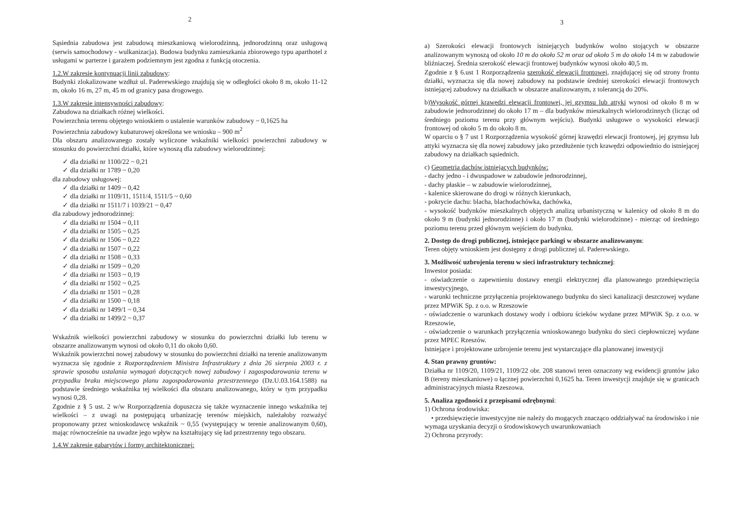2
Sąsiednia zabudowa jest zabudową mieszkaniową wielorodzinną, jednorodzinną oraz usługową (serwis samochodowy - wulkanizacja). Budowa budynku zamieszkania zbiorowego typu aparthotel z usługami w parterze i garażem podziemnym jest zgodna z funkcją otoczenia.
1.2.W zakresie kontynuacji linii zabudowy:
Budynki zlokalizowane wzdłuż ul. Paderewskiego znajdują się w odległości około 8 m, około 11-12 m, około 16 m, 27 m, 45 m od granicy pasa drogowego.
1.3.W zakresie intensywności zabudowy:
Zabudowa na działkach różnej wielkości.
Powierzchnia terenu objętego wnioskiem o ustalenie warunków zabudowy ~ 0,1625 ha
Powierzchnia zabudowy kubaturowej określona we wniosku – 900 m<sup>2</sup>
Dla obszaru analizowanego zostały wyliczone wskaźniki wielkości powierzchni zabudowy w stosunku do powierzchni działki, które wynoszą dla zabudowy wielorodzinnej:
✓ dla działki nr 1100/22 ~ 0,21
✓ dla działki nr 1789 ~ 0,20
dla zabudowy usługowej:
✓ dla działki nr 1409 ~ 0,42
✓ dla działki nr 1109/11, 1511/4, 1511/5 ~ 0,60
✓ dla działki nr 1511/7 i 1039/21 ~ 0,47
dla zabudowy jednorodzinnej:
✓ dla działki nr 1504 ~ 0,11
✓ dla działki nr 1505 ~ 0,25
✓ dla działki nr 1506 ~ 0,22
✓ dla działki nr 1507 ~ 0,22
✓ dla działki nr 1508 ~ 0,33
✓ dla działki nr 1509 ~ 0,20
✓ dla działki nr 1503 ~ 0,19
✓ dla działki nr 1502 ~ 0,25
✓ dla działki nr 1501 ~ 0,28
✓ dla działki nr 1500 ~ 0,18
✓ dla działki nr 1499/1 ~ 0,34
✓ dla działki nr 1499/2 ~ 0,37
Wskaźnik wielkości powierzchni zabudowy w stosunku do powierzchni działki lub terenu w obszarze analizowanym wynosi od około 0,11 do około 0,60.
Wskaźnik powierzchni nowej zabudowy w stosunku do powierzchni działki na terenie analizowanym wyznacza się zgodnie z Rozporządzeniem Ministra Infrastruktury z dnia 26 sierpnia 2003 r. z sprawie sposobu ustalania wymagań dotyczących nowej zabudowy i zagospodarowania terenu w przypadku braku miejscowego planu zagospodarowania przestrzennego (Dz.U.03.164.1588) na podstawie średniego wskaźnika tej wielkości dla obszaru analizowanego, który w tym przypadku wynosi 0,28.
Zgodnie z § 5 ust. 2 w/w Rozporządzenia dopuszcza się także wyznaczenie innego wskaźnika tej wielkości – z uwagi na postępującą urbanizację terenów miejskich, należałoby rozważyć proponowany przez wnioskodawcę wskaźnik ~ 0,55 (występujący w terenie analizowanym 0,60), mając równocześnie na uwadze jego wpływ na kształtujący się ład przestrzenny tego obszaru.
1.4.W zakresie gabarytów i formy architektonicznej:
3
a) Szerokości elewacji frontowych istniejących budynków wolno stojących w obszarze analizowanym wynoszą od około 10 m do około 52 m oraz od około 5 m do około 14 m w zabudowie bliźniaczej. Średnia szerokość elewacji frontowej budynków wynosi około 40,5 m.
Zgodnie z § 6.ust 1 Rozporządzenia szerokość elewacji frontowej, znajdującej się od strony frontu działki, wyznacza się dla nowej zabudowy na podstawie średniej szerokości elewacji frontowych istniejącej zabudowy na działkach w obszarze analizowanym, z tolerancją do 20%.
b)Wysokość górnej krawędzi elewacji frontowej, jej gzymsu lub attyki wynosi od około 8 m w zabudowie jednorodzinnej do około 17 m – dla budynków mieszkalnych wielorodzinnych (licząc od średniego poziomu terenu przy głównym wejściu). Budynki usługowe o wysokości elewacji frontowej od około 5 m do około 8 m.
W oparciu o § 7 ust 1 Rozporządzenia wysokość górnej krawędzi elewacji frontowej, jej gzymsu lub attyki wyznacza się dla nowej zabudowy jako przedłużenie tych krawędzi odpowiednio do istniejącej zabudowy na działkach sąsiednich.
c) Geometria dachów istniejących budynków:
- dachy jedno - i dwuspadowe w zabudowie jednorodzinnej,
- dachy płaskie – w zabudowie wielorodzinnej,
- kalenice skierowane do drogi w różnych kierunkach,
- pokrycie dachu: blacha, blachodachówka, dachówka,
- wysokość budynków mieszkalnych objętych analizą urbanistyczną w kalenicy od około 8 m do około 9 m (budynki jednorodzinne) i około 17 m (budynki wielorodzinne) - mierząc od średniego poziomu terenu przed głównym wejściem do budynku.
2. Dostęp do drogi publicznej, istniejące parkingi w obszarze analizowanym:
Teren objęty wnioskiem jest dostępny z drogi publicznej ul. Paderewskiego.
3. Możliwość uzbrojenia terenu w sieci infrastruktury technicznej:
Inwestor posiada:
- oświadczenie o zapewnieniu dostawy energii elektrycznej dla planowanego przedsięwzięcia inwestycyjnego,
- warunki techniczne przyłączenia projektowanego budynku do sieci kanalizacji deszczowej wydane przez MPWiK Sp. z o.o. w Rzeszowie
- oświadczenie o warunkach dostawy wody i odbioru ścieków wydane przez MPWiK Sp. z o.o. w Rzeszowie,
- oświadczenie o warunkach przyłączenia wnioskowanego budynku do sieci ciepłowniczej wydane przez MPEC Rzeszów.
Istniejące i projektowane uzbrojenie terenu jest wystarczające dla planowanej inwestycji
4. Stan prawny gruntów:
Działka nr 1109/20, 1109/21, 1109/22 obr. 208 stanowi teren oznaczony wg ewidencji gruntów jako B (tereny mieszkaniowe) o łącznej powierzchni 0,1625 ha. Teren inwestycji znajduje się w granicach administracyjnych miasta Rzeszowa.
5. Analiza zgodności z przepisami odrębnymi:
1) Ochrona środowiska:
• przedsięwzięcie inwestycyjne nie należy do mogących znacząco oddziaływać na środowisko i nie wymaga uzyskania decyzji o środowiskowych uwarunkowaniach
2) Ochrona przyrody: